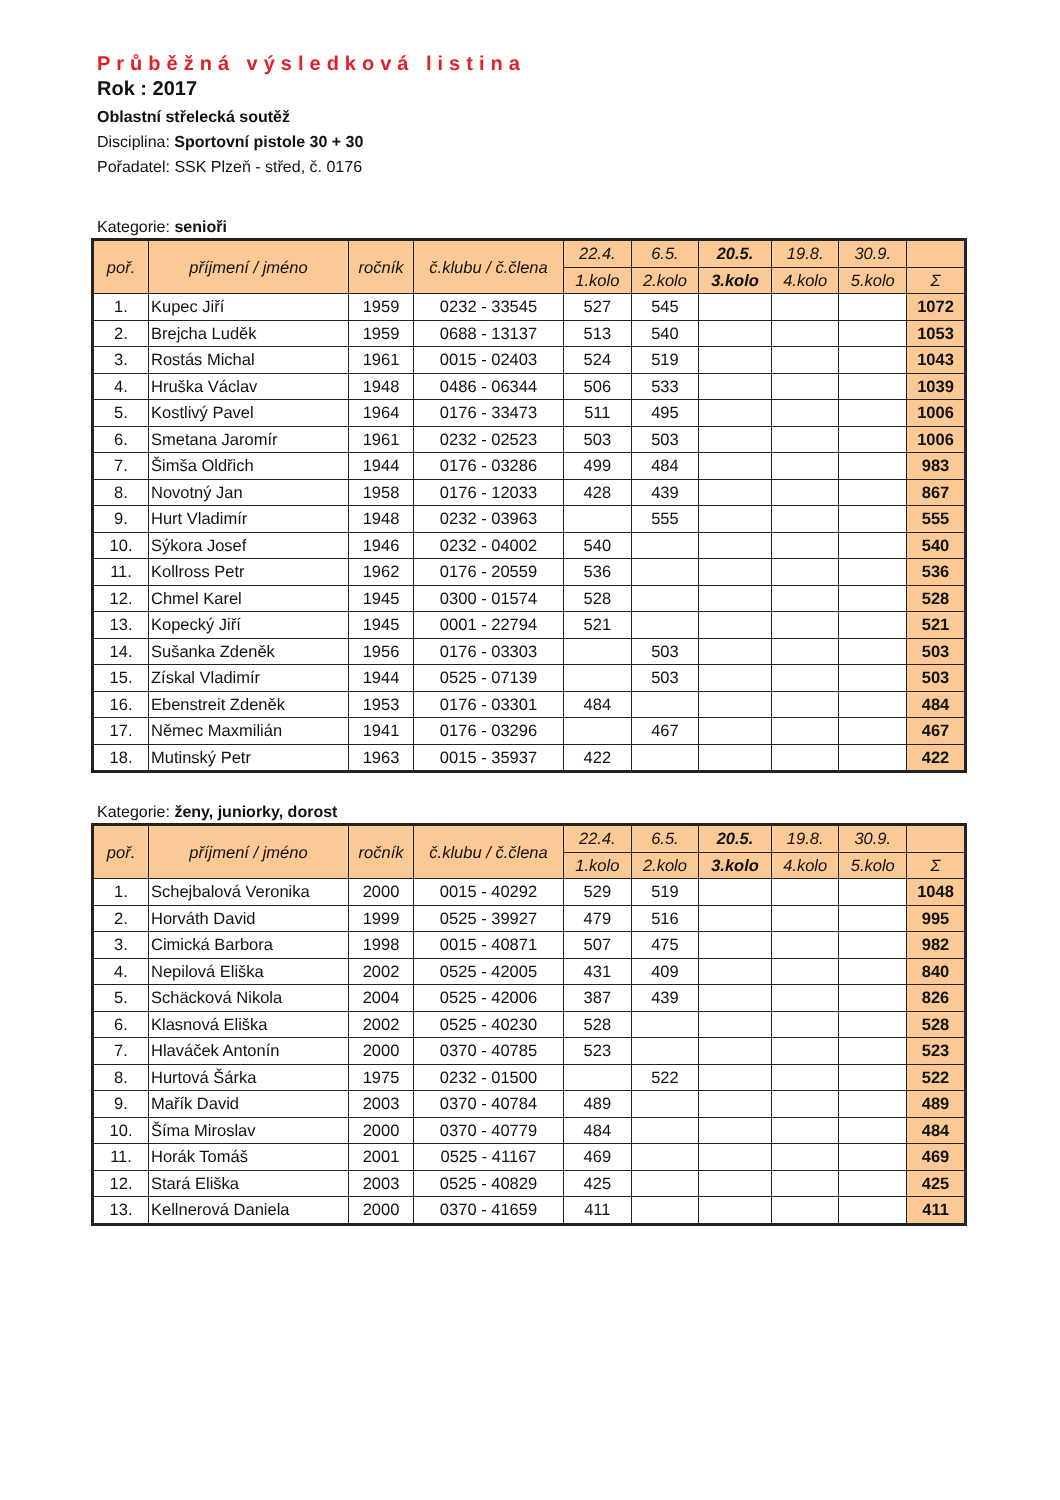Průběžná výsledková listina
Rok : 2017
Oblastní střelecká soutěž
Disciplina: Sportovní pistole 30 + 30
Pořadatel: SSK Plzeň - střed, č. 0176
Kategorie: senioři
| poř. | příjmení / jméno | ročník | č.klubu / č.člena | 22.4. | 6.5. | 20.5. | 19.8. | 30.9. | |
| --- | --- | --- | --- | --- | --- | --- | --- | --- | --- |
| | | | | 1.kolo | 2.kolo | 3.kolo | 4.kolo | 5.kolo | Σ |
| 1. | Kupec Jiří | 1959 | 0232 - 33545 | 527 | 545 | | | | 1072 |
| 2. | Brejcha Luděk | 1959 | 0688 - 13137 | 513 | 540 | | | | 1053 |
| 3. | Rostás Michal | 1961 | 0015 - 02403 | 524 | 519 | | | | 1043 |
| 4. | Hruška Václav | 1948 | 0486 - 06344 | 506 | 533 | | | | 1039 |
| 5. | Kostlivý Pavel | 1964 | 0176 - 33473 | 511 | 495 | | | | 1006 |
| 6. | Smetana Jaromír | 1961 | 0232 - 02523 | 503 | 503 | | | | 1006 |
| 7. | Šimša Oldřich | 1944 | 0176 - 03286 | 499 | 484 | | | | 983 |
| 8. | Novotný Jan | 1958 | 0176 - 12033 | 428 | 439 | | | | 867 |
| 9. | Hurt Vladimír | 1948 | 0232 - 03963 | | 555 | | | | 555 |
| 10. | Sýkora Josef | 1946 | 0232 - 04002 | 540 | | | | | 540 |
| 11. | Kollross Petr | 1962 | 0176 - 20559 | 536 | | | | | 536 |
| 12. | Chmel Karel | 1945 | 0300 - 01574 | 528 | | | | | 528 |
| 13. | Kopecký Jiří | 1945 | 0001 - 22794 | 521 | | | | | 521 |
| 14. | Sušanka Zdeněk | 1956 | 0176 - 03303 | | 503 | | | | 503 |
| 15. | Získal Vladimír | 1944 | 0525 - 07139 | | 503 | | | | 503 |
| 16. | Ebenstreit Zdeněk | 1953 | 0176 - 03301 | 484 | | | | | 484 |
| 17. | Němec Maxmilián | 1941 | 0176 - 03296 | | 467 | | | | 467 |
| 18. | Mutinský Petr | 1963 | 0015 - 35937 | 422 | | | | | 422 |
Kategorie: ženy, juniorky, dorost
| poř. | příjmení / jméno | ročník | č.klubu / č.člena | 22.4. | 6.5. | 20.5. | 19.8. | 30.9. | |
| --- | --- | --- | --- | --- | --- | --- | --- | --- | --- |
| | | | | 1.kolo | 2.kolo | 3.kolo | 4.kolo | 5.kolo | Σ |
| 1. | Schejbalová Veronika | 2000 | 0015 - 40292 | 529 | 519 | | | | 1048 |
| 2. | Horváth David | 1999 | 0525 - 39927 | 479 | 516 | | | | 995 |
| 3. | Cimická Barbora | 1998 | 0015 - 40871 | 507 | 475 | | | | 982 |
| 4. | Nepilová Eliška | 2002 | 0525 - 42005 | 431 | 409 | | | | 840 |
| 5. | Schäcková Nikola | 2004 | 0525 - 42006 | 387 | 439 | | | | 826 |
| 6. | Klasnová Eliška | 2002 | 0525 - 40230 | 528 | | | | | 528 |
| 7. | Hlaváček Antonín | 2000 | 0370 - 40785 | 523 | | | | | 523 |
| 8. | Hurtová Šárka | 1975 | 0232 - 01500 | | 522 | | | | 522 |
| 9. | Mařík David | 2003 | 0370 - 40784 | 489 | | | | | 489 |
| 10. | Šíma Miroslav | 2000 | 0370 - 40779 | 484 | | | | | 484 |
| 11. | Horák Tomáš | 2001 | 0525 - 41167 | 469 | | | | | 469 |
| 12. | Stará Eliška | 2003 | 0525 - 40829 | 425 | | | | | 425 |
| 13. | Kellnerová Daniela | 2000 | 0370 - 41659 | 411 | | | | | 411 |